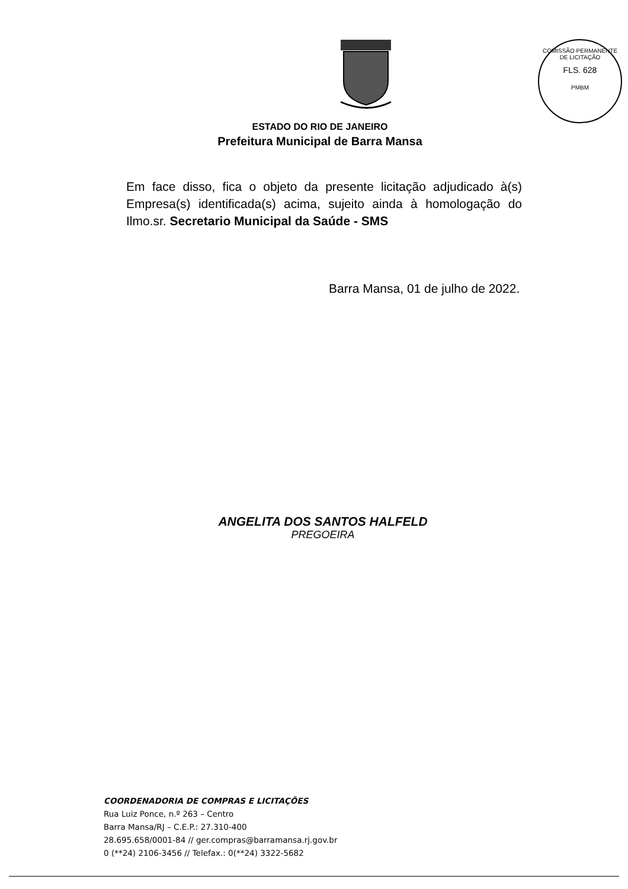COMISSÃO PERMANENTE DE LICITAÇÃO
FLS. 628
PMBM
ESTADO DO RIO DE JANEIRO
Prefeitura Municipal de Barra Mansa
Em face disso, fica o objeto da presente licitação adjudicado à(s) Empresa(s) identificada(s) acima, sujeito ainda à homologação do Ilmo.sr. Secretario Municipal da Saúde - SMS
Barra Mansa, 01 de julho de 2022.
ANGELITA DOS SANTOS HALFELD
PREGOEIRA
COORDENADORIA DE COMPRAS E LICITAÇÕES
Rua Luiz Ponce, n.º 263 – Centro
Barra Mansa/RJ – C.E.P.: 27.310-400
28.695.658/0001-84 // ger.compras@barramansa.rj.gov.br
0 (**24) 2106-3456 // Telefax.: 0(**24) 3322-5682